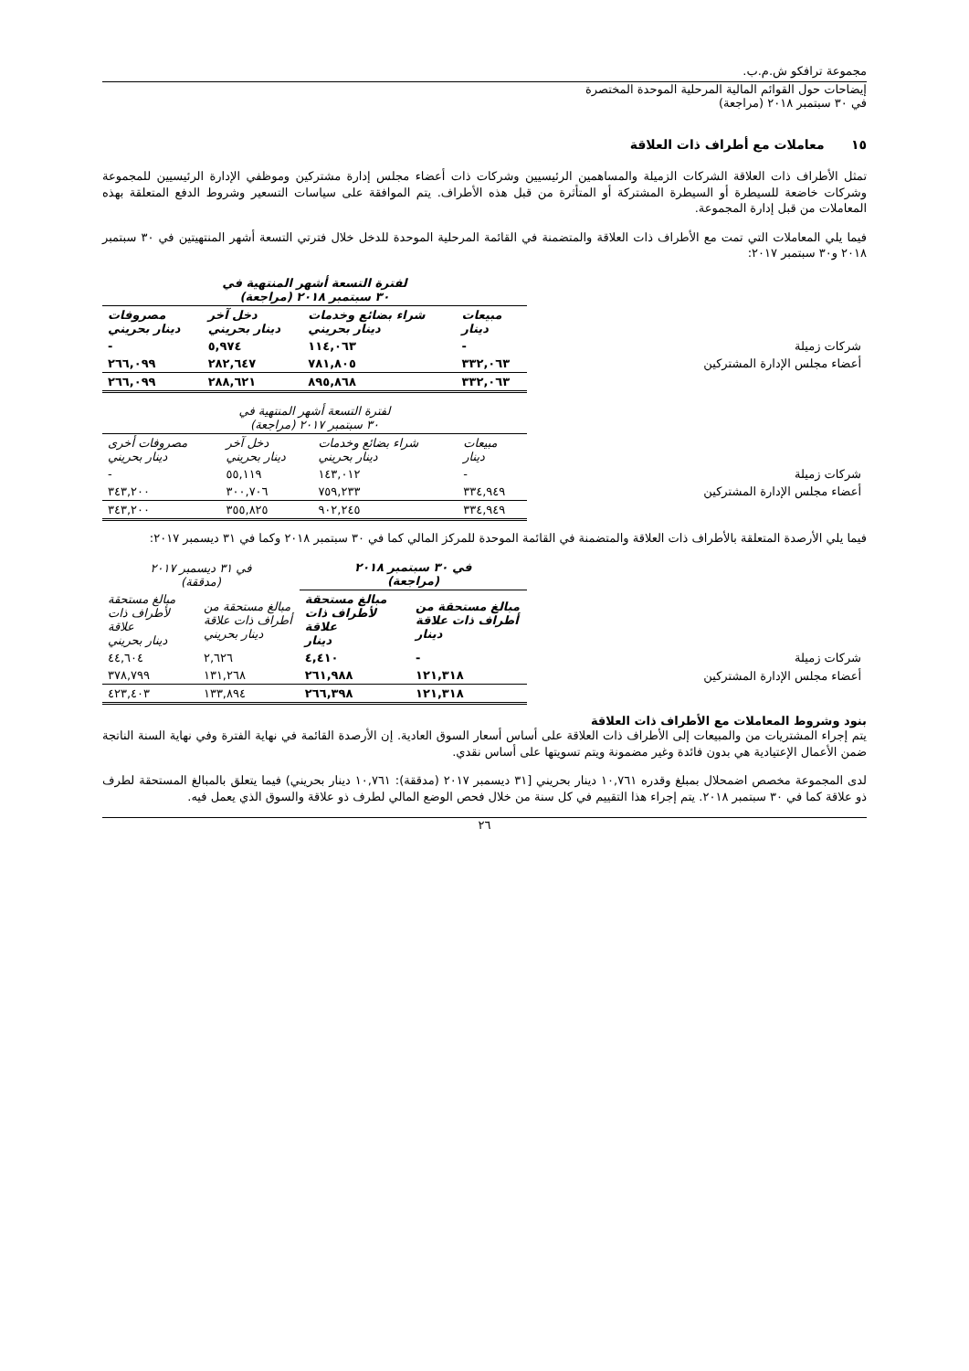مجموعة ترافكو ش.م.ب.
إيضاحات حول القوائم المالية المرحلية الموحدة المختصرة
في ٣٠ سبتمبر ٢٠١٨ (مراجعة)
١٥ معاملات مع أطراف ذات العلاقة
تمثل الأطراف ذات العلاقة الشركات الزميلة والمساهمين الرئيسيين وشركات ذات أعضاء مجلس إدارة مشتركين وموظفي الإدارة الرئيسيين للمجموعة وشركات خاضعة للسيطرة أو السيطرة المشتركة أو المتأثرة من قبل هذه الأطراف. يتم الموافقة على سياسات التسعير وشروط الدفع المتعلقة بهذه المعاملات من قبل إدارة المجموعة.
فيما يلي المعاملات التي تمت مع الأطراف ذات العلاقة والمتضمنة في القائمة المرحلية الموحدة للدخل خلال فترتي التسعة أشهر المنتهيتين في ٣٠ سبتمبر ٢٠١٨ و٣٠ سبتمبر ٢٠١٧:
| | لفترة التسعة أشهر المنتهية في ٣٠ سبتمبر ٢٠١٨ (مراجعة) | | | |
| | مبيعات دينار | شراء بضائع وخدمات دينار بحريني | دخل آخر دينار بحريني | مصروفات دينار بحريني |
| شركات زميلة | - | ١١٤,٠٦٣ | ٥,٩٧٤ | - |
| أعضاء مجلس الإدارة المشتركين | ٣٣٢,٠٦٣ | ٧٨١,٨٠٥ | ٢٨٢,٦٤٧ | ٢٦٦,٠٩٩ |
| | ٣٣٢,٠٦٣ | ٨٩٥,٨٦٨ | ٢٨٨,٦٢١ | ٢٦٦,٠٩٩ |
| | لفترة التسعة أشهر المنتهية في ٣٠ سبتمبر ٢٠١٧ (مراجعة) | | | |
| | مبيعات دينار | شراء بضائع وخدمات دينار بحريني | دخل آخر دينار بحريني | مصروفات أخرى دينار بحريني |
| شركات زميلة | - | ١٤٣,٠١٢ | ٥٥,١١٩ | - |
| أعضاء مجلس الإدارة المشتركين | ٣٣٤,٩٤٩ | ٧٥٩,٢٣٣ | ٣٠٠,٧٠٦ | ٣٤٣,٢٠٠ |
| | ٣٣٤,٩٤٩ | ٩٠٢,٢٤٥ | ٣٥٥,٨٢٥ | ٣٤٣,٢٠٠ |
فيما يلي الأرصدة المتعلقة بالأطراف ذات العلاقة والمتضمنة في القائمة الموحدة للمركز المالي كما في ٣٠ سبتمبر ٢٠١٨ وكما في ٣١ ديسمبر ٢٠١٧:
| | في ٣٠ سبتمبر ٢٠١٨ (مراجعة) | | في ٣١ ديسمبر ٢٠١٧ (مدققة) | |
| | مبالغ مستحقة من أطراف ذات علاقة دينار | مبالغ مستحقة لأطراف ذات علاقة دينار | مبالغ مستحقة من أطراف ذات علاقة دينار بحريني | مبالغ مستحقة لأطراف ذات علاقة دينار بحريني |
| شركات زميلة | - | ٤,٤١٠ | ٢,٦٢٦ | ٤٤,٦٠٤ |
| أعضاء مجلس الإدارة المشتركين | ١٢١,٣١٨ | ٢٦١,٩٨٨ | ١٣١,٢٦٨ | ٣٧٨,٧٩٩ |
| | ١٢١,٣١٨ | ٢٦٦,٣٩٨ | ١٣٣,٨٩٤ | ٤٢٣,٤٠٣ |
بنود وشروط المعاملات مع الأطراف ذات العلاقة
يتم إجراء المشتريات من والمبيعات إلى الأطراف ذات العلاقة على أساس أسعار السوق العادية. إن الأرصدة القائمة في نهاية الفترة وفي نهاية السنة الناتجة ضمن الأعمال الإعتيادية هي بدون فائدة وغير مضمونة ويتم تسويتها على أساس نقدي.
لدى المجموعة مخصص اضمحلال بمبلغ وقدره ١٠,٧٦١ دينار بحريني [٣١ ديسمبر ٢٠١٧ (مدققة): ١٠,٧٦١ دينار بحريني) فيما يتعلق بالمبالغ المستحقة لطرف ذو علاقة كما في ٣٠ سبتمبر ٢٠١٨. يتم إجراء هذا التقييم في كل سنة من خلال فحص الوضع المالي لطرف ذو علاقة والسوق الذي يعمل فيه.
٢٦